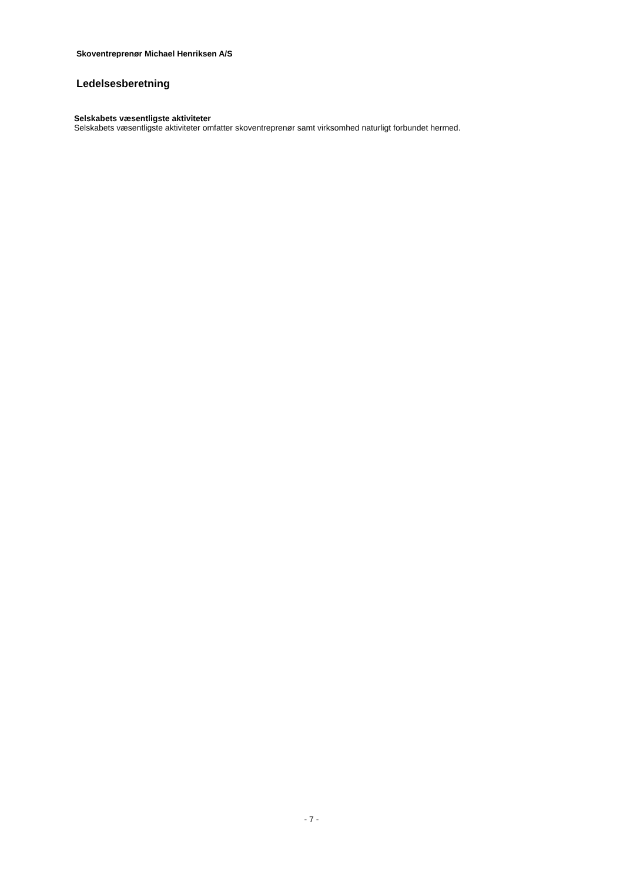Skoventreprenør Michael Henriksen A/S
Ledelsesberetning
Selskabets væsentligste aktiviteter
Selskabets væsentligste aktiviteter omfatter skoventreprenør samt virksomhed naturligt forbundet hermed.
- 7 -